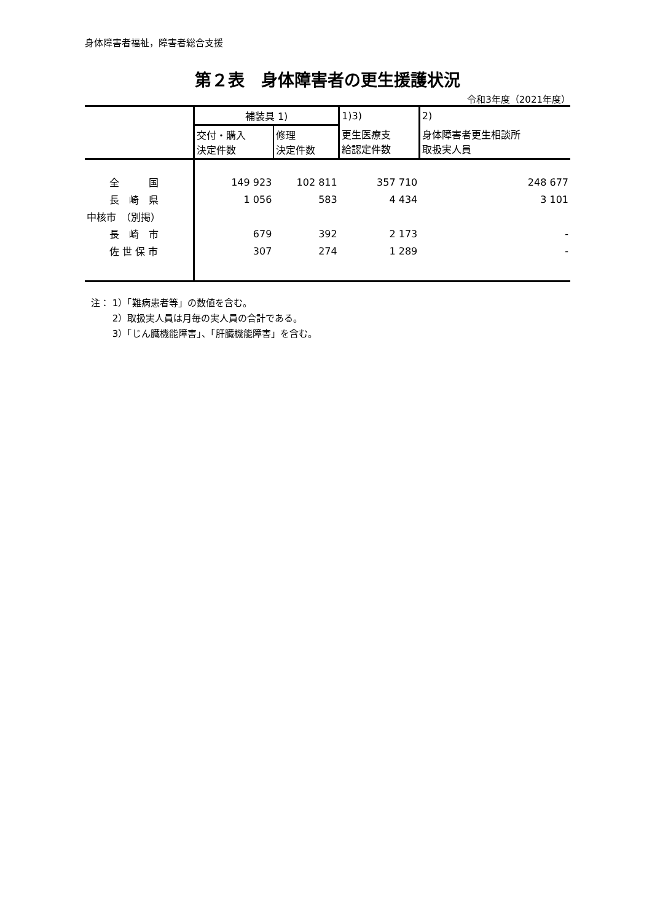身体障害者福祉，障害者総合支援
第２表　身体障害者の更生援護状況
令和3年度（2021年度）
| | 補装具 1) | | 1)3) | 2) |
| --- | --- | --- | --- | --- |
| | 交付・購入 決定件数 | 修理 決定件数 | 更生医療支 給認定件数 | 身体障害者更生相談所 取扱実人員 |
| 全 国 | 149 923 | 102 811 | 357 710 | 248 677 |
| 長 崎 県 | 1 056 | 583 | 4 434 | 3 101 |
| 中核市 （別掲） | | | | |
| 長 崎 市 | 679 | 392 | 2 173 | - |
| 佐 世 保 市 | 307 | 274 | 1 289 | - |
注： 1）「難病患者等」の数値を含む。
　　 2）取扱実人員は月毎の実人員の合計である。
　　 3）「じん臓機能障害」、「肝臓機能障害」を含む。